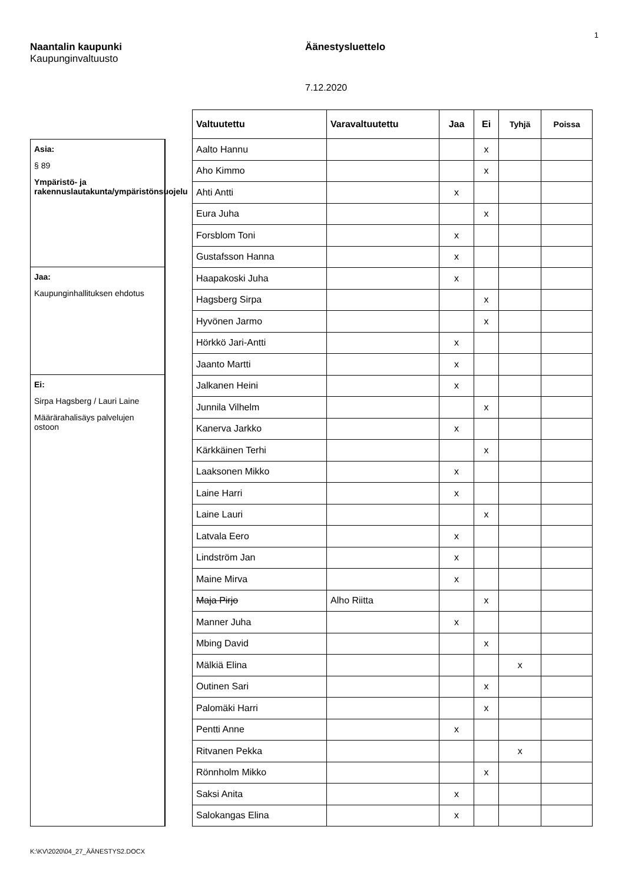1
Naantalin kaupunki
Kaupunginvaltuusto
Äänestysluettelo
7.12.2020
Asia:
§ 89
Ympäristö- ja rakennuslautakunta/ympäristönsuojelu
Jaa:
Kaupunginhallituksen ehdotus
Ei:
Sirpa Hagsberg / Lauri Laine
Määrärahalisäys palvelujen ostoon
| Valtuutettu | Varavaltuutettu | Jaa | Ei | Tyhjä | Poissa |
| --- | --- | --- | --- | --- | --- |
| Aalto Hannu | | | x | | |
| Aho Kimmo | | | x | | |
| Ahti Antti | | x | | | |
| Eura Juha | | | x | | |
| Forsblom Toni | | x | | | |
| Gustafsson Hanna | | x | | | |
| Haapakoski Juha | | x | | | |
| Hagsberg Sirpa | | | x | | |
| Hyvönen Jarmo | | | x | | |
| Hörkkö Jari-Antti | | x | | | |
| Jaanto Martti | | x | | | |
| Jalkanen Heini | | x | | | |
| Junnila Vilhelm | | | x | | |
| Kanerva Jarkko | | x | | | |
| Kärkkäinen Terhi | | | x | | |
| Laaksonen Mikko | | x | | | |
| Laine Harri | | x | | | |
| Laine Lauri | | | x | | |
| Latvala Eero | | x | | | |
| Lindström Jan | | x | | | |
| Maine Mirva | | x | | | |
| Maja Pirjo | Alho Riitta | | x | | |
| Manner Juha | | x | | | |
| Mbing David | | | x | | |
| Mälkiä Elina | | | | x | |
| Outinen Sari | | | x | | |
| Palomäki Harri | | | x | | |
| Pentti Anne | | x | | | |
| Ritvanen Pekka | | | | x | |
| Rönnholm Mikko | | | x | | |
| Saksi Anita | | x | | | |
| Salokangas Elina | | x | | | |
K:\KV\2020\04_27_ÄÄNESTYS2.DOCX